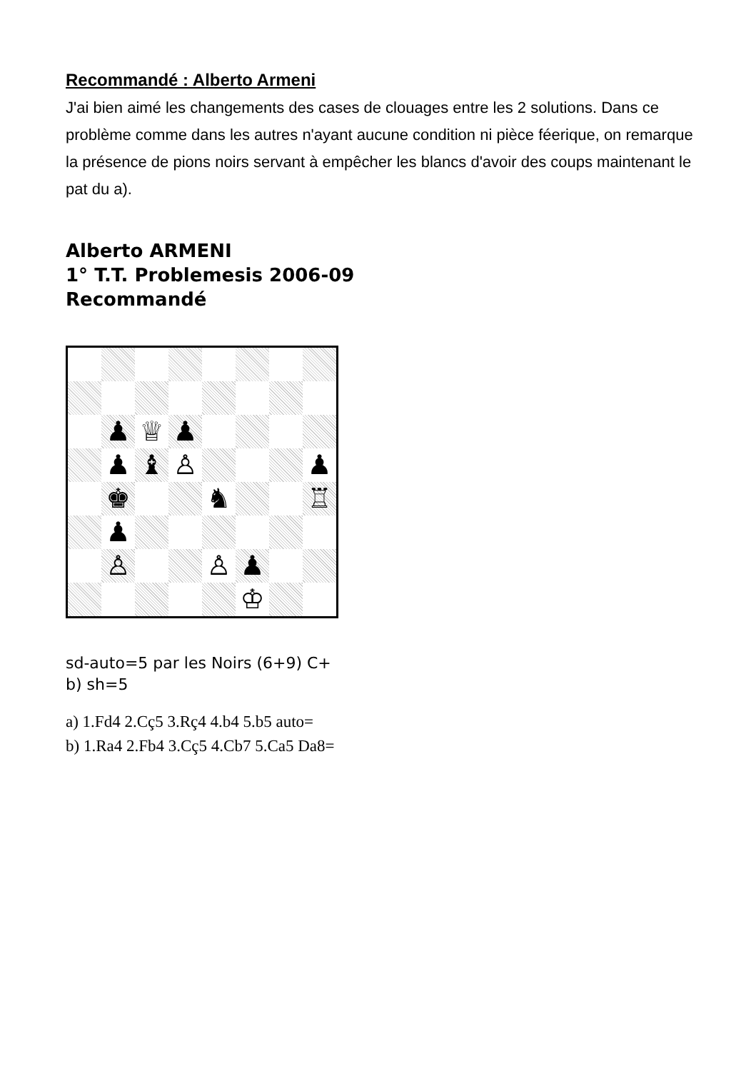Recommandé : Alberto Armeni
J'ai bien aimé les changements des cases de clouages entre les 2 solutions. Dans ce problème comme dans les autres n'ayant aucune condition ni pièce féerique, on remarque la présence de pions noirs servant à empêcher les blancs d'avoir des coups maintenant le pat du a).
Alberto ARMENI
1° T.T. Problemesis 2006-09
Recommandé
| | ♟ | ♕ | ♟ | | | | |
| | ♟ | ♝ | ♙ | | | | ♟ |
| | ♚ | | | ♞ | | | ♖ |
| | ♟ | | | | | | |
| | ♙ | | | ♙ | ♟ | | |
| | | | | | ♔ | | |
sd-auto=5 par les Noirs (6+9) C+
b) sh=5
a) 1.Fd4 2.Cç5 3.Rç4 4.b4 5.b5 auto=
b) 1.Ra4 2.Fb4 3.Cç5 4.Cb7 5.Ca5 Da8=